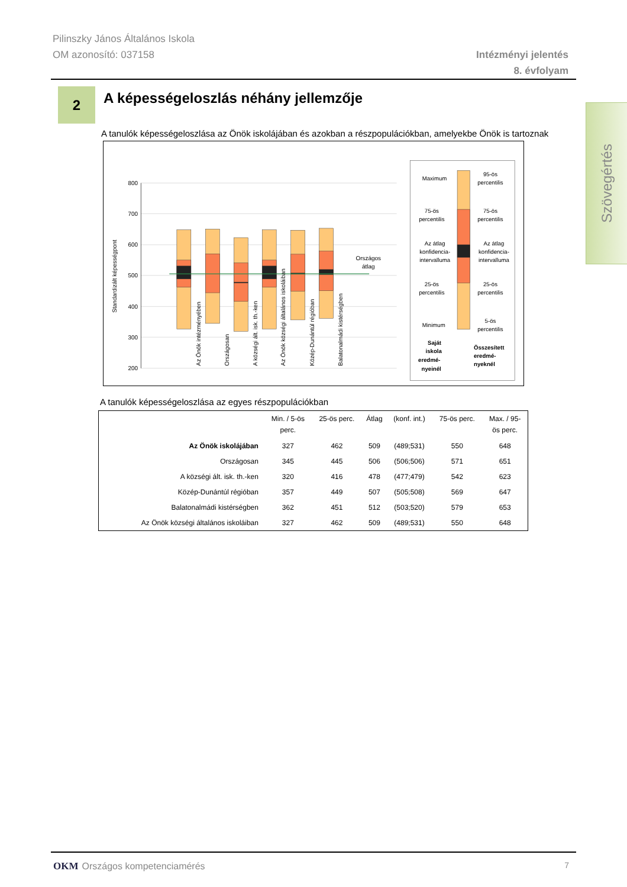Pilinszky János Általános Iskola
OM azonosító: 037158
Intézményi jelentés
8. évfolyam
Szövegértés
2
A képességeloszlás néhány jellemzője
A tanulók képességeloszlása az Önök iskolájában és azokban a részpopulációkban, amelyekbe Önök is tartoznak
800
700
600
500
400
300
200
Standardizált képességpont
Országos
átlag
Az Önök intézményében
Országosan
A községi ált. isk. th.-ken
Az Önök községi általános iskoláiban
Közép-Dunántúl régióban
Balatonalmádi kistérségben
Maximum
75-ös
percentilis
Az átlag
konfidencia-
intervalluma
25-ös
percentilis
Minimum
Saját
iskola
eredmé-
nyeinél
95-ös
percentilis
75-ös
percentilis
Az átlag
konfidencia-
intervalluma
25-ös
percentilis
5-ös
percentilis
Összesített
eredmé-
nyeknél
A tanulók képességeloszlása az egyes részpopulációkban
| | Min. / 5-ös perc. | 25-ös perc. | Átlag | (konf. int.) | 75-ös perc. | Max. / 95- ös perc. |
| --- | --- | --- | --- | --- | --- | --- |
| Az Önök iskolájában | 327 | 462 | 509 | (489;531) | 550 | 648 |
| Országosan | 345 | 445 | 506 | (506;506) | 571 | 651 |
| A községi ált. isk. th.-ken | 320 | 416 | 478 | (477;479) | 542 | 623 |
| Közép-Dunántúl régióban | 357 | 449 | 507 | (505;508) | 569 | 647 |
| Balatonalmádi kistérségben | 362 | 451 | 512 | (503;520) | 579 | 653 |
| Az Önök községi általános iskoláiban | 327 | 462 | 509 | (489;531) | 550 | 648 |
OKM Országos kompetenciamérés 7